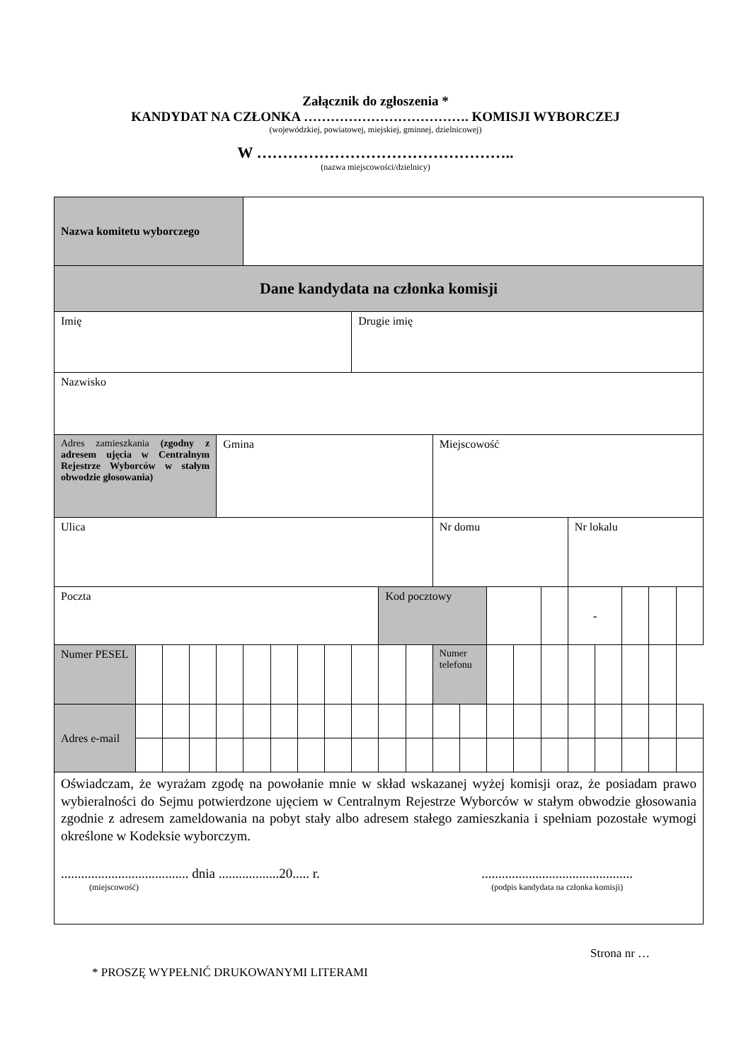Załącznik do zgłoszenia *
KANDYDAT NA CZŁONKA ………………………………. KOMISJI WYBORCZEJ
(wojewódzkiej, powiatowej, miejskiej, gminnej, dzielnicowej)
W …………………………………………..
(nazwa miejscowości/dzielnicy)
| Nazwa komitetu wyborczego | | | | | | | | | | | | | | | | | | | | | |
| Dane kandydata na członka komisji | | | | | | | | | | | | | | | | | | | | | |
| Imię | | | | | | | | | Drugie imię | | | | | | | | | | | | |
| Nazwisko | | | | | | | | | | | | | | | | | | | | | |
| Adres zamieszkania (zgodny z adresem ujęcia w Centralnym Rejestrze Wyborców w stałym obwodzie głosowania) | | | | Gmina | | | | | | | | Miejscowość | | | | | | | | | |
| Ulica | | | | | | | | | | | | Nr domu | | | | | Nr lokalu | | | | |
| Poczta | | | | | | | | | | Kod pocztowy | | | | | | | - | | | | |
| Numer PESEL | | | | | | | | | | | | Numer telefonu | | | | | | | | | |
| Adres e-mail | | | | | | | | | | | | | | | | | | | | | |
| Oświadczam, że wyrażam zgodę na powołanie mnie w skład wskazanej wyżej komisji oraz, że posiadam prawo wybieralności do Sejmu potwierdzone ujęciem w Centralnym Rejestrze Wyborców w stałym obwodzie głosowania zgodnie z adresem zameldowania na pobyt stały albo adresem stałego zamieszkania i spełniam pozostałe wymogi określone w Kodeksie wyborczym. ...................................... dnia ..................20..... r. (miejscowość) ............................................. (podpis kandydata na członka komisji) | | | | | | | | | | | | | | | | | | | | | |
Strona nr …
* PROSZĘ WYPEŁNIĆ DRUKOWANYMI LITERAMI